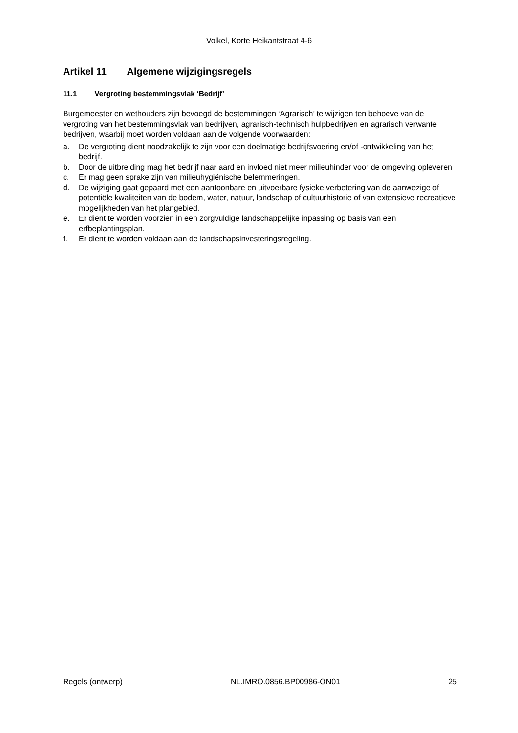Volkel, Korte Heikantstraat 4-6
Artikel 11 Algemene wijzigingsregels
11.1 Vergroting bestemmingsvlak ‘Bedrijf’
Burgemeester en wethouders zijn bevoegd de bestemmingen ‘Agrarisch’ te wijzigen ten behoeve van de vergroting van het bestemmingsvlak van bedrijven, agrarisch-technisch hulpbedrijven en agrarisch verwante bedrijven, waarbij moet worden voldaan aan de volgende voorwaarden:
a. De vergroting dient noodzakelijk te zijn voor een doelmatige bedrijfsvoering en/of -ontwikkeling van het bedrijf.
b. Door de uitbreiding mag het bedrijf naar aard en invloed niet meer milieuhinder voor de omgeving opleveren.
c. Er mag geen sprake zijn van milieuhygiënische belemmeringen.
d. De wijziging gaat gepaard met een aantoonbare en uitvoerbare fysieke verbetering van de aanwezige of potentiële kwaliteiten van de bodem, water, natuur, landschap of cultuurhistorie of van extensieve recreatieve mogelijkheden van het plangebied.
e. Er dient te worden voorzien in een zorgvuldige landschappelijke inpassing op basis van een erfbeplantingsplan.
f. Er dient te worden voldaan aan de landschapsinvesteringsregeling.
Regels (ontwerp) NL.IMRO.0856.BP00986-ON01 25